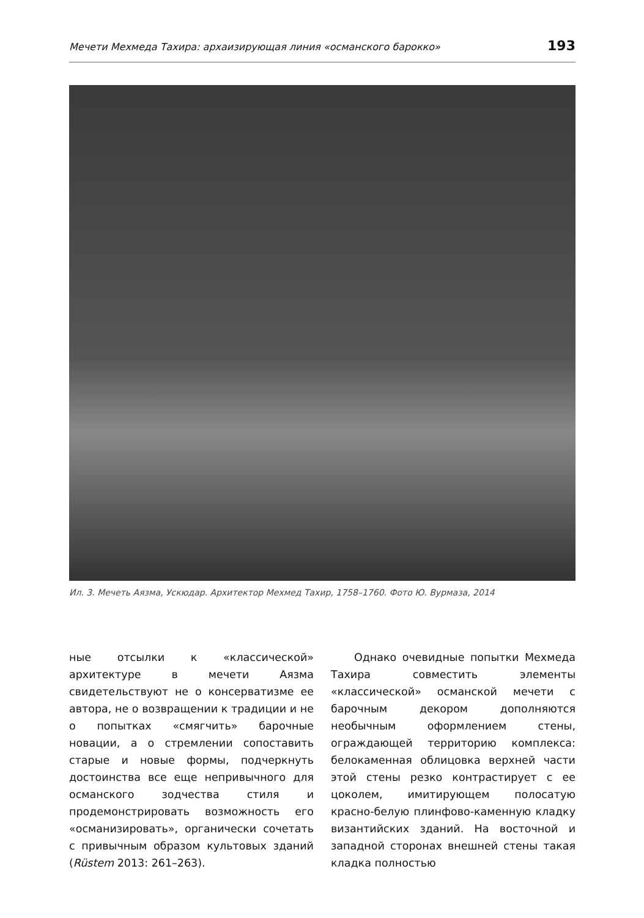Мечети Мехмеда Тахира: архаизирующая линия «османского барокко» 193
Ил. 3. Мечеть Аязма, Ускюдар. Архитектор Мехмед Тахир, 1758–1760. Фото Ю. Вурмаза, 2014
ные отсылки к «классической» архитектуре в мечети Аязма свидетельствуют не о консерватизме ее автора, не о возвращении к традиции и не о попытках «смягчить» барочные новации, а о стремлении сопоставить старые и новые формы, подчеркнуть достоинства все еще непривычного для османского зодчества стиля и продемонстрировать возможность его «османизировать», органически сочетать с привычным образом культовых зданий (Rüstem 2013: 261–263).
Однако очевидные попытки Мехмеда Тахира совместить элементы «классической» османской мечети с барочным декором дополняются необычным оформлением стены, ограждающей территорию комплекса: белокаменная облицовка верхней части этой стены резко контрастирует с ее цоколем, имитирующем полосатую красно-белую плинфово-каменную кладку византийских зданий. На восточной и западной сторонах внешней стены такая кладка полностью